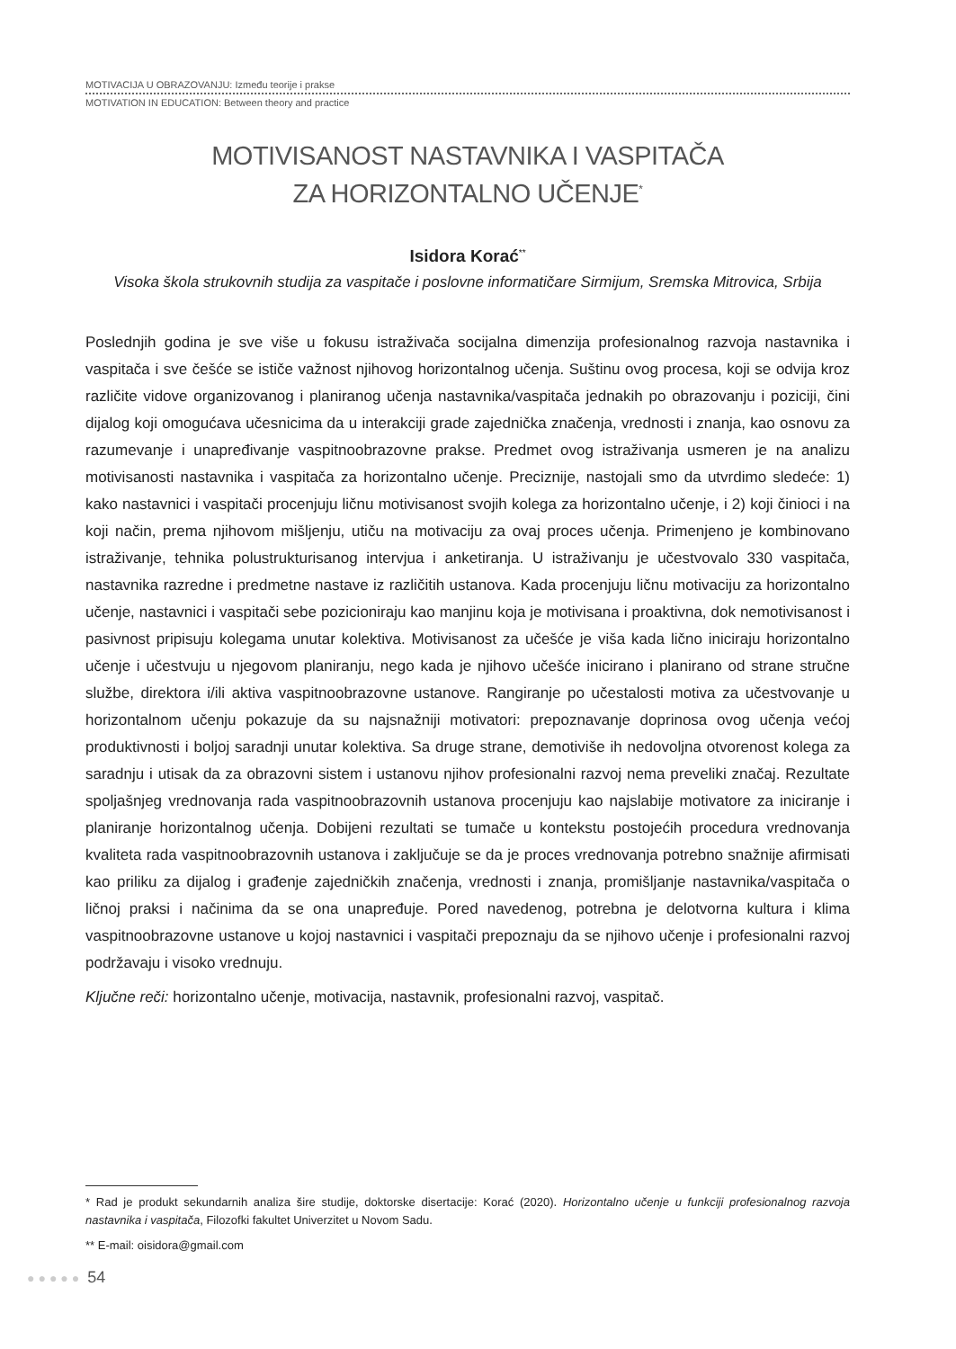MOTIVACIJA U OBRAZOVANJU: Između teorije i prakse
MOTIVATION IN EDUCATION: Between theory and practice
MOTIVISANOST NASTAVNIKA I VASPITAČA
ZA HORIZONTALNO UČENJE<sup>*</sup>
Isidora Korać<sup>**</sup>
Visoka škola strukovnih studija za vaspitače i poslovne informatičare Sirmijum, Sremska Mitrovica, Srbija
Poslednjih godina je sve više u fokusu istraživača socijalna dimenzija profesionalnog razvoja nastavnika i vaspitača i sve češće se ističe važnost njihovog horizontalnog učenja. Suštinu ovog procesa, koji se odvija kroz različite vidove organizovanog i planiranog učenja nastavnika/vaspitača jednakih po obrazovanju i poziciji, čini dijalog koji omogućava učesnicima da u interakciji grade zajednička značenja, vrednosti i znanja, kao osnovu za razumevanje i unapređivanje vaspitnoobrazovne prakse. Predmet ovog istraživanja usmeren je na analizu motivisanosti nastavnika i vaspitača za horizontalno učenje. Preciznije, nastojali smo da utvrdimo sledeće: 1) kako nastavnici i vaspitači procenjuju ličnu motivisanost svojih kolega za horizontalno učenje, i 2) koji činioci i na koji način, prema njihovom mišljenju, utiču na motivaciju za ovaj proces učenja. Primenjeno je kombinovano istraživanje, tehnika polustrukturisanog intervjua i anketiranja. U istraživanju je učestvovalo 330 vaspitača, nastavnika razredne i predmetne nastave iz različitih ustanova. Kada procenjuju ličnu motivaciju za horizontalno učenje, nastavnici i vaspitači sebe pozicioniraju kao manjinu koja je motivisana i proaktivna, dok nemotivisanost i pasivnost pripisuju kolegama unutar kolektiva. Motivisanost za učešće je viša kada lično iniciraju horizontalno učenje i učestvuju u njegovom planiranju, nego kada je njihovo učešće inicirano i planirano od strane stručne službe, direktora i/ili aktiva vaspitnoobrazovne ustanove. Rangiranje po učestalosti motiva za učestvovanje u horizontalnom učenju pokazuje da su najsnažniji motivatori: prepoznavanje doprinosa ovog učenja većoj produktivnosti i boljoj saradnji unutar kolektiva. Sa druge strane, demotiviše ih nedovoljna otvorenost kolega za saradnju i utisak da za obrazovni sistem i ustanovu njihov profesionalni razvoj nema preveliki značaj. Rezultate spoljašnjeg vrednovanja rada vaspitnoobrazovnih ustanova procenjuju kao najslabije motivatore za iniciranje i planiranje horizontalnog učenja. Dobijeni rezultati se tumače u kontekstu postojećih procedura vrednovanja kvaliteta rada vaspitnoobrazovnih ustanova i zaključuje se da je proces vrednovanja potrebno snažnije afirmisati kao priliku za dijalog i građenje zajedničkih značenja, vrednosti i znanja, promišljanje nastavnika/vaspitača o ličnoj praksi i načinima da se ona unapređuje. Pored navedenog, potrebna je delotvorna kultura i klima vaspitnoobrazovne ustanove u kojoj nastavnici i vaspitači prepoznaju da se njihovo učenje i profesionalni razvoj podržavaju i visoko vrednuju.
Ključne reči: horizontalno učenje, motivacija, nastavnik, profesionalni razvoj, vaspitač.
* Rad je produkt sekundarnih analiza šire studije, doktorske disertacije: Korać (2020). Horizontalno učenje u funkciji profesionalnog razvoja nastavnika i vaspitača, Filozofki fakultet Univerzitet u Novom Sadu.
** E-mail: oisidora@gmail.com
●●●●● 54